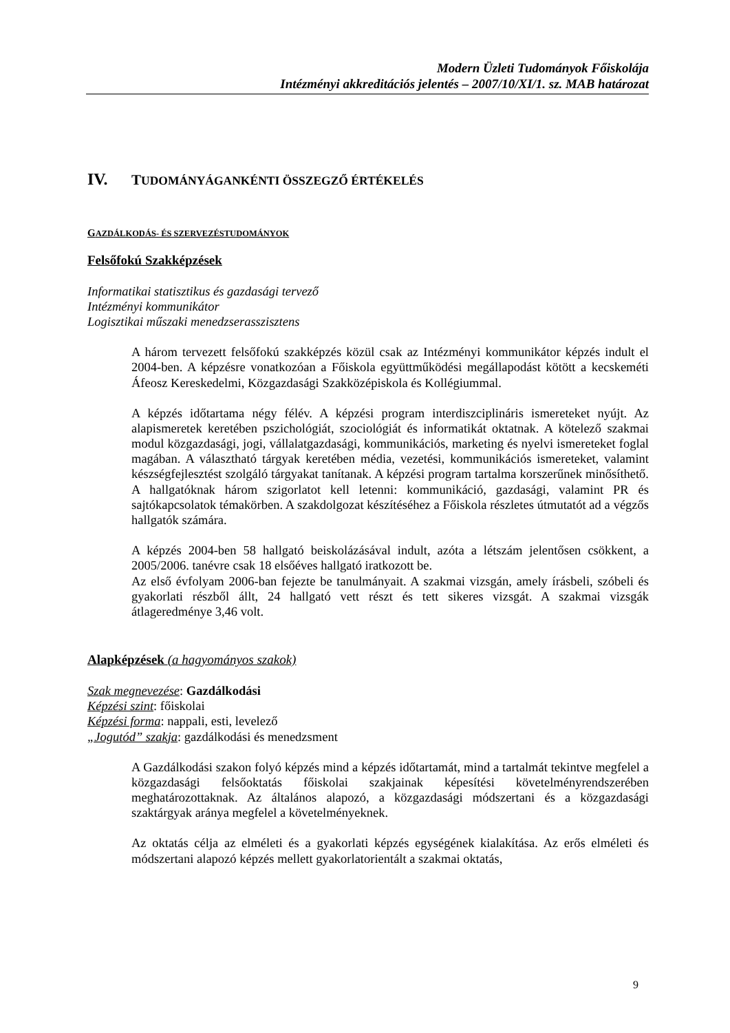Modern Üzleti Tudományok Főiskolája
Intézményi akkreditációs jelentés – 2007/10/XI/1. sz. MAB határozat
IV. TUDOMÁNYÁGANKÉNTI ÖSSZEGZŐ ÉRTÉKELÉS
GAZDÁLKODÁS- ÉS SZERVEZÉSTUDOMÁNYOK
Felsőfokú Szakképzések
Informatikai statisztikus és gazdasági tervező
Intézményi kommunikátor
Logisztikai műszaki menedzserasszisztens
A három tervezett felsőfokú szakképzés közül csak az Intézményi kommunikátor képzés indult el 2004-ben. A képzésre vonatkozóan a Főiskola együttműködési megállapodást kötött a kecskeméti Áfeosz Kereskedelmi, Közgazdasági Szakközépiskola és Kollégiummal.
A képzés időtartama négy félév. A képzési program interdiszciplináris ismereteket nyújt. Az alapismeretek keretében pszichológiát, szociológiát és informatikát oktatnak. A kötelező szakmai modul közgazdasági, jogi, vállalatgazdasági, kommunikációs, marketing és nyelvi ismereteket foglal magában. A választható tárgyak keretében média, vezetési, kommunikációs ismereteket, valamint készségfejlesztést szolgáló tárgyakat tanítanak. A képzési program tartalma korszerűnek minősíthető. A hallgatóknak három szigorlatot kell letenni: kommunikáció, gazdasági, valamint PR és sajtókapcsolatok témakörben. A szakdolgozat készítéséhez a Főiskola részletes útmutatót ad a végzős hallgatók számára.
A képzés 2004-ben 58 hallgató beiskolázásával indult, azóta a létszám jelentősen csökkent, a 2005/2006. tanévre csak 18 elsőéves hallgató iratkozott be.
Az első évfolyam 2006-ban fejezte be tanulmányait. A szakmai vizsgán, amely írásbeli, szóbeli és gyakorlati részből állt, 24 hallgató vett részt és tett sikeres vizsgát. A szakmai vizsgák átlageredménye 3,46 volt.
Alapképzések (a hagyományos szakok)
Szak megnevezése: Gazdálkodási
Képzési szint: főiskolai
Képzési forma: nappali, esti, levelező
„Jogutód” szakja: gazdálkodási és menedzsment
A Gazdálkodási szakon folyó képzés mind a képzés időtartamát, mind a tartalmát tekintve megfelel a közgazdasági felsőoktatás főiskolai szakjainak képesítési követelményrendszerében meghatározottaknak. Az általános alapozó, a közgazdasági módszertani és a közgazdasági szaktárgyak aránya megfelel a követelményeknek.
Az oktatás célja az elméleti és a gyakorlati képzés egységének kialakítása. Az erős elméleti és módszertani alapozó képzés mellett gyakorlatorientált a szakmai oktatás,
9